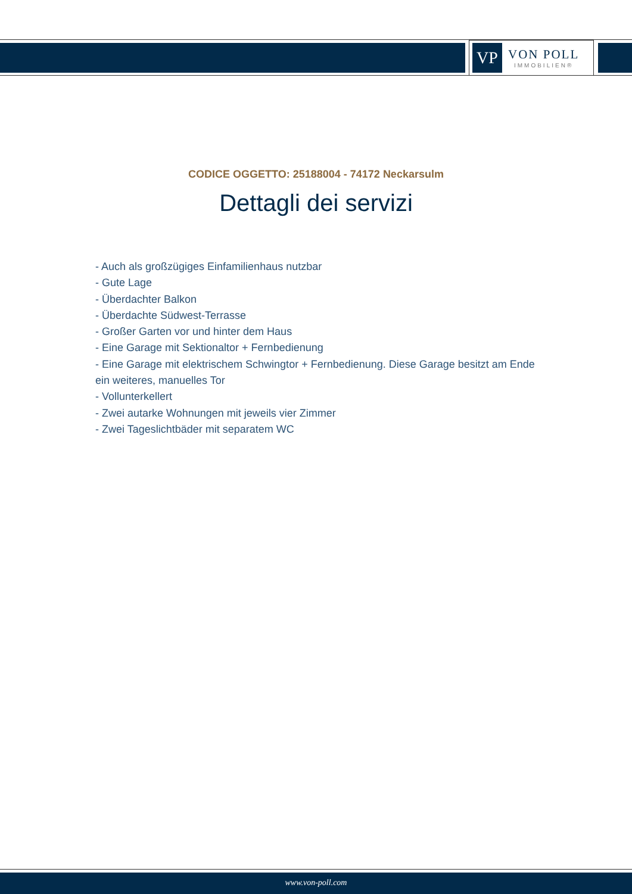VP
VON POLL
IMMOBILIEN®
CODICE OGGETTO: 25188004 - 74172 Neckarsulm
Dettagli dei servizi
- Auch als großzügiges Einfamilienhaus nutzbar
- Gute Lage
- Überdachter Balkon
- Überdachte Südwest-Terrasse
- Großer Garten vor und hinter dem Haus
- Eine Garage mit Sektionaltor + Fernbedienung
- Eine Garage mit elektrischem Schwingtor + Fernbedienung. Diese Garage besitzt am Ende ein weiteres, manuelles Tor
- Vollunterkellert
- Zwei autarke Wohnungen mit jeweils vier Zimmer
- Zwei Tageslichtbäder mit separatem WC
www.von-poll.com